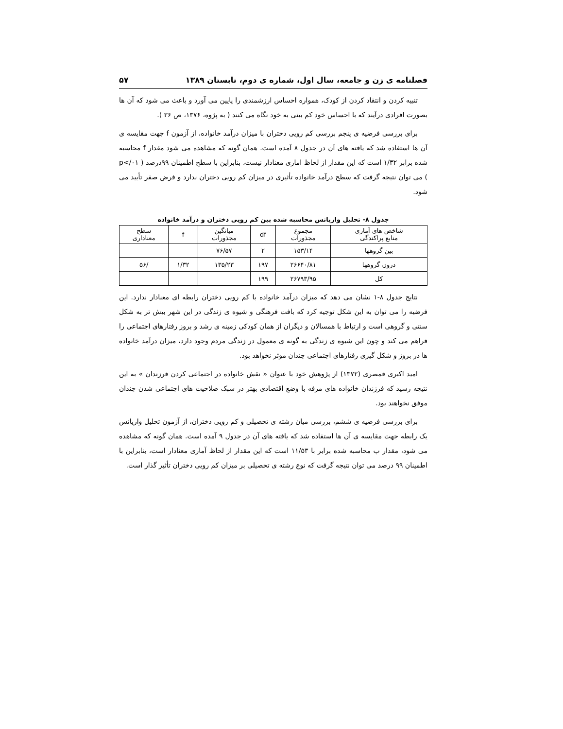فصلنامه ی زن و جامعه، سال اول، شماره ی دوم، تابستان ۱۳۸۹ ۵۷
تنبیه کردن و انتقاد کردن از کودک، همواره احساس ارزشمندی را پایین می آورد و باعث می شود که آن ها بصورت افرادی درآیند که با احساس خود کم بینی به خود نگاه می کنند ( به پژوه، ۱۳۷۶، ص ۳۶ ).
برای بررسی فرضیه ی پنجم بررسی کم رویی دختران با میزان درآمد خانواده، از آزمون f جهت مقایسه ی آن ها استفاده شد که یافته های آن در جدول ۸ آمده است. همان گونه که مشاهده می شود مقدار f محاسبه شده برابر ۱/۳۲ است که این مقدار از لحاظ اماری معنادار نیست، بنابراین با سطح اطمینان ۹۹درصد ( p</۰۱ ) می توان نتیجه گرفت که سطح درآمد خانواده تأثیری در میزان کم رویی دختران ندارد و فرض صفر تأیید می شود.
جدول ۸- تحلیل واریانس محاسبه شده بین کم رویی دختران و درآمد خانواده
| شاخص های آماری منابع پراکندگی | مجموع مجذورات | df | میانگین مجذورات | f | سطح معناداری |
| --- | --- | --- | --- | --- | --- |
| بین گروهها | ۱۵۳/۱۴ | ۲ | ۷۶/۵۷ | | |
| درون گروهها | ۲۶۶۴۰/۸۱ | ۱۹۷ | ۱۳۵/۲۳ | ۱/۳۲ | /۵۶ |
| کل | ۲۶۷۹۳/۹۵ | ۱۹۹ | | | |
نتایج جدول ۸-۱ نشان می دهد که میزان درآمد خانواده با کم رویی دختران رابطه ای معنادار ندارد. این فرضیه را می توان به این شکل توجیه کرد که بافت فرهنگی و شیوه ی زندگی در این شهر بیش تر به شکل سنتی و گروهی است و ارتباط با همسالان و دیگران از همان کودکی زمینه ی رشد و بروز رفتارهای اجتماعی را فراهم می کند و چون این شیوه ی زندگی به گونه ی معمول در زندگی مردم وجود دارد، میزان درآمد خانواده ها در بروز و شکل گیری رفتارهای اجتماعی چندان موثر نخواهد بود.
امید اکبری قمصری (۱۳۷۲) از پژوهش خود با عنوان « نقش خانواده در اجتماعی کردن فرزندان » به این نتیجه رسید که فرزندان خانواده های مرفه با وضع اقتصادی بهتر در سبک صلاحیت های اجتماعی شدن چندان موفق نخواهند بود.
برای بررسی فرضیه ی ششم، بررسی میان رشته ی تحصیلی و کم رویی دختران، از آزمون تحلیل واریانس یک رابطه جهت مقایسه ی آن ها استفاده شد که یافته های آن در جدول ۹ آمده است. همان گونه که مشاهده می شود، مقدار ب محاسبه شده برابر با ۱۱/۵۳ است که این مقدار از لحاظ آماری معنادار است، بنابراین با اطمینان ۹۹ درصد می توان نتیجه گرفت که نوع رشته ی تحصیلی بر میزان کم رویی دختران تأثیر گذار است.